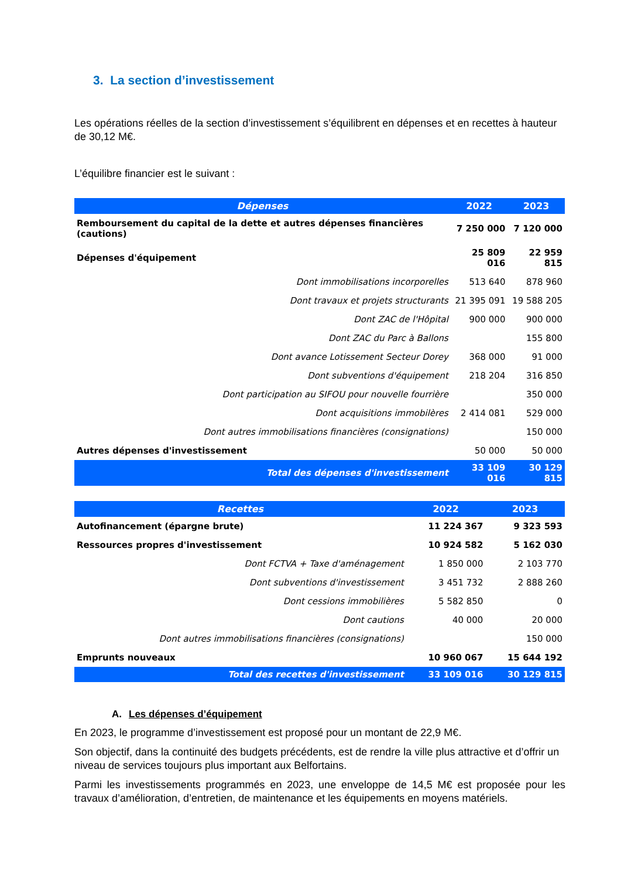3. La section d’investissement
Les opérations réelles de la section d’investissement s’équilibrent en dépenses et en recettes à hauteur de 30,12 M€.
L’équilibre financier est le suivant :
| Dépenses | 2022 | 2023 |
| --- | --- | --- |
| Remboursement du capital de la dette et autres dépenses financières (cautions) | 7 250 000 | 7 120 000 |
| Dépenses d'équipement | 25 809 016 | 22 959 815 |
| Dont immobilisations incorporelles | 513 640 | 878 960 |
| Dont travaux et projets structurants | 21 395 091 | 19 588 205 |
| Dont ZAC de l'Hôpital | 900 000 | 900 000 |
| Dont ZAC du Parc à Ballons | | 155 800 |
| Dont avance Lotissement Secteur Dorey | 368 000 | 91 000 |
| Dont subventions d'équipement | 218 204 | 316 850 |
| Dont participation au SIFOU pour nouvelle fourrière | | 350 000 |
| Dont acquisitions immobilères | 2 414 081 | 529 000 |
| Dont autres immobilisations financières (consignations) | | 150 000 |
| Autres dépenses d'investissement | 50 000 | 50 000 |
| Total des dépenses d'investissement | 33 109 016 | 30 129 815 |
| Recettes | 2022 | 2023 |
| --- | --- | --- |
| Autofinancement (épargne brute) | 11 224 367 | 9 323 593 |
| Ressources propres d'investissement | 10 924 582 | 5 162 030 |
| Dont FCTVA + Taxe d'aménagement | 1 850 000 | 2 103 770 |
| Dont subventions d'investissement | 3 451 732 | 2 888 260 |
| Dont cessions immobilières | 5 582 850 | 0 |
| Dont cautions | 40 000 | 20 000 |
| Dont autres immobilisations financières (consignations) | | 150 000 |
| Emprunts nouveaux | 10 960 067 | 15 644 192 |
| Total des recettes d'investissement | 33 109 016 | 30 129 815 |
A. Les dépenses d’équipement
En 2023, le programme d’investissement est proposé pour un montant de 22,9 M€.
Son objectif, dans la continuité des budgets précédents, est de rendre la ville plus attractive et d’offrir un niveau de services toujours plus important aux Belfortains.
Parmi les investissements programmés en 2023, une enveloppe de 14,5 M€ est proposée pour les travaux d’amélioration, d’entretien, de maintenance et les équipements en moyens matériels.